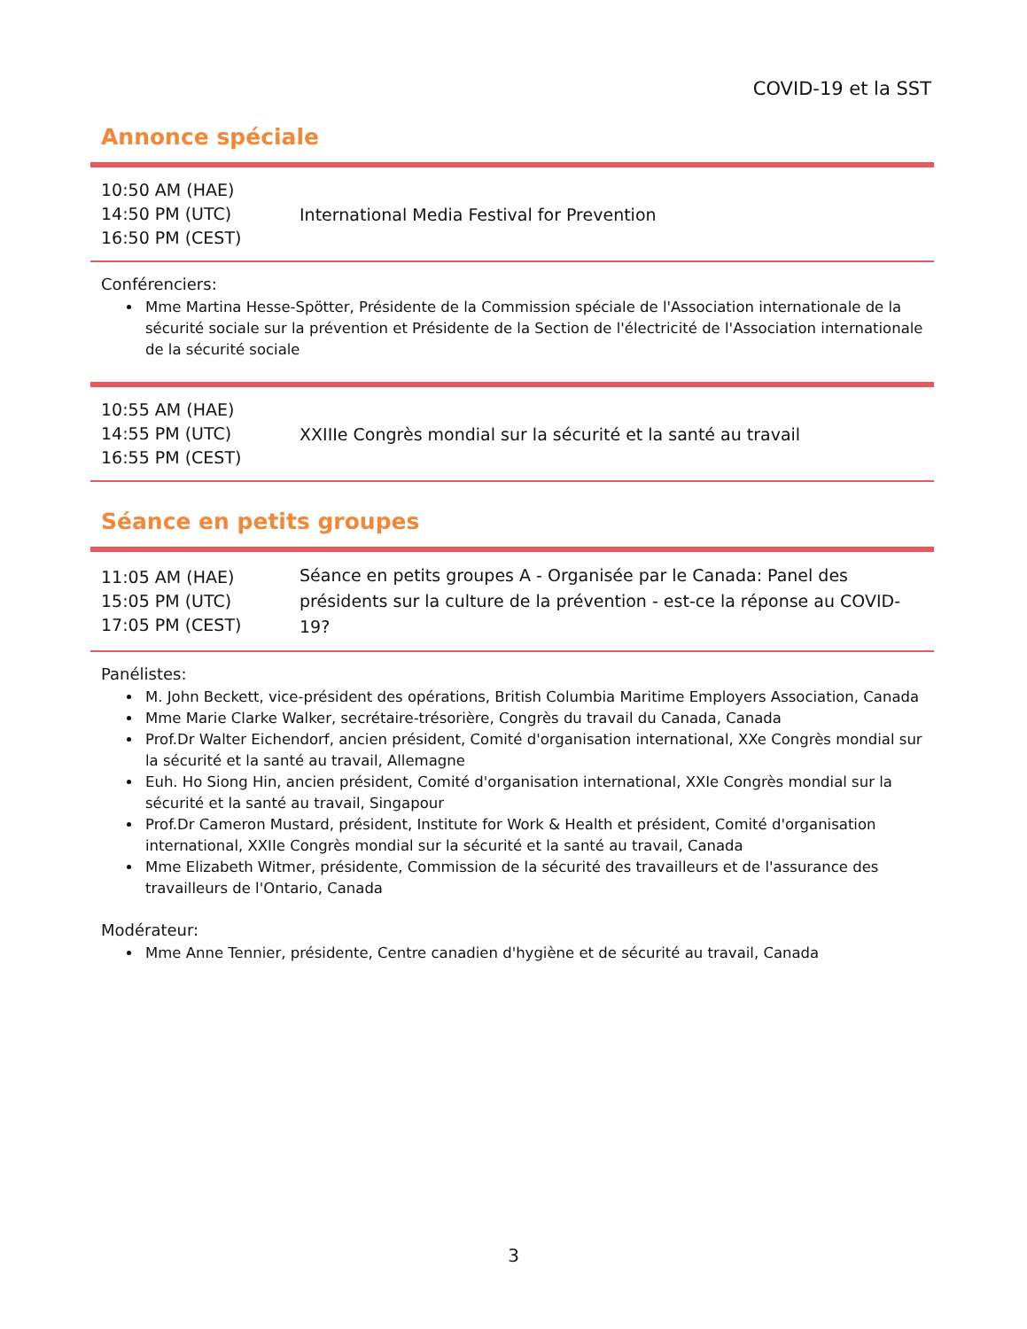COVID-19 et la SST
Annonce spéciale
| 10:50 AM (HAE) 14:50 PM (UTC) 16:50 PM (CEST) | International Media Festival for Prevention |
Conférenciers:
Mme Martina Hesse-Spötter, Présidente de la Commission spéciale de l'Association internationale de la sécurité sociale sur la prévention et Présidente de la Section de l'électricité de l'Association internationale de la sécurité sociale
| 10:55 AM (HAE) 14:55 PM (UTC) 16:55 PM (CEST) | XXIIIe Congrès mondial sur la sécurité et la santé au travail |
Séance en petits groupes
| 11:05 AM (HAE) 15:05 PM (UTC) 17:05 PM (CEST) | Séance en petits groupes A - Organisée par le Canada: Panel des présidents sur la culture de la prévention - est-ce la réponse au COVID-19? |
Panélistes:
M. John Beckett, vice-président des opérations, British Columbia Maritime Employers Association, Canada
Mme Marie Clarke Walker, secrétaire-trésorière, Congrès du travail du Canada, Canada
Prof.Dr Walter Eichendorf, ancien président, Comité d'organisation international, XXe Congrès mondial sur la sécurité et la santé au travail, Allemagne
Euh. Ho Siong Hin, ancien président, Comité d'organisation international, XXIe Congrès mondial sur la sécurité et la santé au travail, Singapour
Prof.Dr Cameron Mustard, président, Institute for Work & Health et président, Comité d'organisation international, XXIIe Congrès mondial sur la sécurité et la santé au travail, Canada
Mme Elizabeth Witmer, présidente, Commission de la sécurité des travailleurs et de l'assurance des travailleurs de l'Ontario, Canada
Modérateur:
Mme Anne Tennier, présidente, Centre canadien d'hygiène et de sécurité au travail, Canada
3